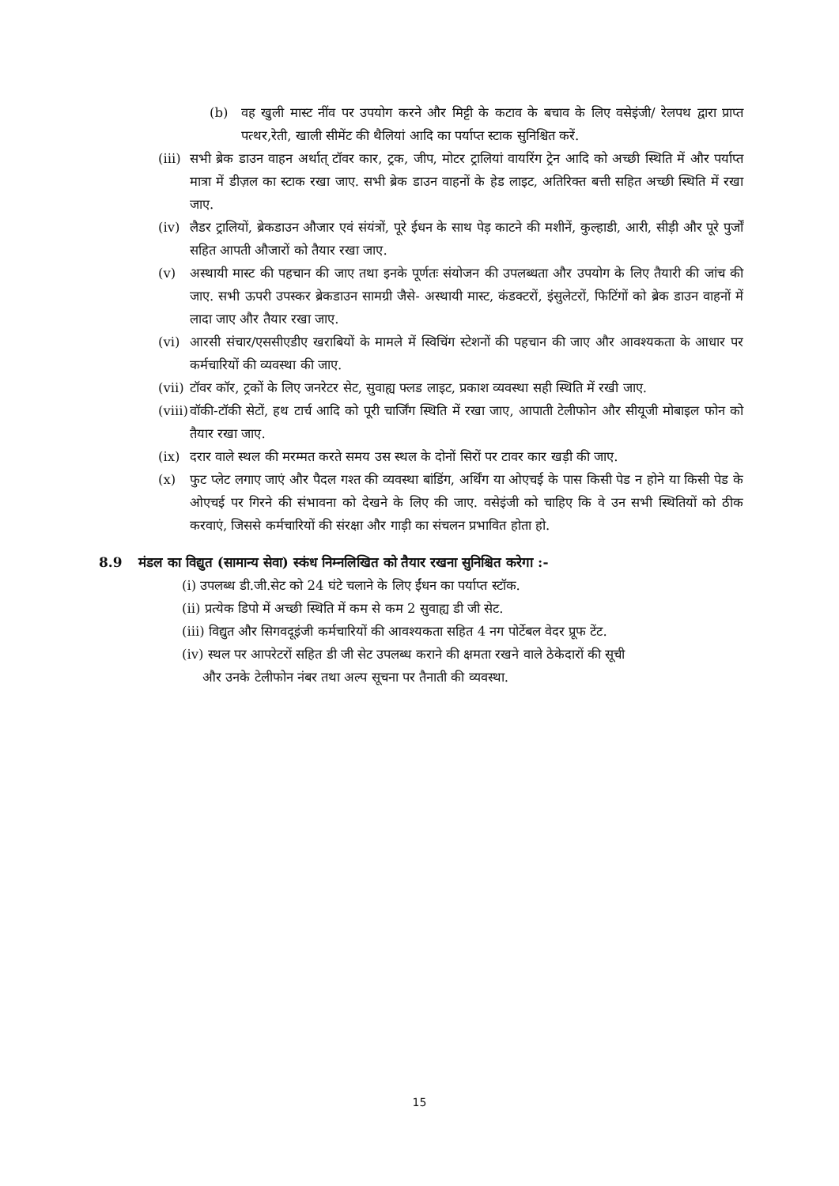(b) वह खुली मास्ट नींव पर उपयोग करने और मिट्टी के कटाव के बचाव के लिए वसेइंजी/ रेलपथ द्वारा प्राप्त पत्थर,रेती, खाली सीमेंट की थैलियां आदि का पर्याप्त स्टाक सुनिश्चित करें.
(iii) सभी ब्रेक डाउन वाहन अर्थात् टॉवर कार, ट्रक, जीप, मोटर ट्रालियां वायरिंग ट्रेन आदि को अच्छी स्थिति में और पर्याप्त मात्रा में डीज़ल का स्टाक रखा जाए. सभी ब्रेक डाउन वाहनों के हेड लाइट, अतिरिक्त बत्ती सहित अच्छी स्थिति में रखा जाए.
(iv) लैडर ट्रालियों, ब्रेकडाउन औजार एवं संयंत्रों, पूरे ईधन के साथ पेड़ काटने की मशीनें, कुल्हाडी, आरी, सीड़ी और पूरे पुर्जों सहित आपती औजारों को तैयार रखा जाए.
(v) अस्थायी मास्ट की पहचान की जाए तथा इनके पूर्णतः संयोजन की उपलब्धता और उपयोग के लिए तैयारी की जांच की जाए. सभी ऊपरी उपस्कर ब्रेकडाउन सामग्री जैसे- अस्थायी मास्ट, कंडक्टरों, इंसुलेटरों, फिटिंगों को ब्रेक डाउन वाहनों में लादा जाए और तैयार रखा जाए.
(vi) आरसी संचार/एससीएडीए खराबियों के मामले में स्विचिंग स्टेशनों की पहचान की जाए और आवश्यकता के आधार पर कर्मचारियों की व्यवस्था की जाए.
(vii) टॉवर कॉर, ट्रकों के लिए जनरेटर सेट, सुवाह्य फ्लड लाइट, प्रकाश व्यवस्था सही स्थिति में रखी जाए.
(viii) वॉकी-टॉकी सेटों, हथ टार्च आदि को पूरी चार्जिंग स्थिति में रखा जाए, आपाती टेलीफोन और सीयूजी मोबाइल फोन को तैयार रखा जाए.
(ix) दरार वाले स्थल की मरम्मत करते समय उस स्थल के दोनों सिरों पर टावर कार खड़ी की जाए.
(x) फुट प्लेट लगाए जाएं और पैदल गश्त की व्यवस्था बांडिंग, अर्थिंग या ओएचई के पास किसी पेड न होने या किसी पेड के ओएचई पर गिरने की संभावना को देखने के लिए की जाए. वसेइंजी को चाहिए कि वे उन सभी स्थितियों को ठीक करवाएं, जिससे कर्मचारियों की संरक्षा और गाड़ी का संचलन प्रभावित होता हो.
8.9 मंडल का विद्युत (सामान्य सेवा) स्कंध निम्नलिखित को तैयार रखना सुनिश्चित करेगा :-
(i) उपलब्ध डी.जी.सेट को 24 घंटे चलाने के लिए ईंधन का पर्याप्त स्टॉक.
(ii) प्रत्येक डिपो में अच्छी स्थिति में कम से कम 2 सुवाह्य डी जी सेट.
(iii) विद्युत और सिगवदूइंजी कर्मचारियों की आवश्यकता सहित 4 नग पोर्टेबल वेदर प्रूफ टेंट.
(iv) स्थल पर आपरेटरों सहित डी जी सेट उपलब्ध कराने की क्षमता रखने वाले ठेकेदारों की सूची
और उनके टेलीफोन नंबर तथा अल्प सूचना पर तैनाती की व्यवस्था.
15